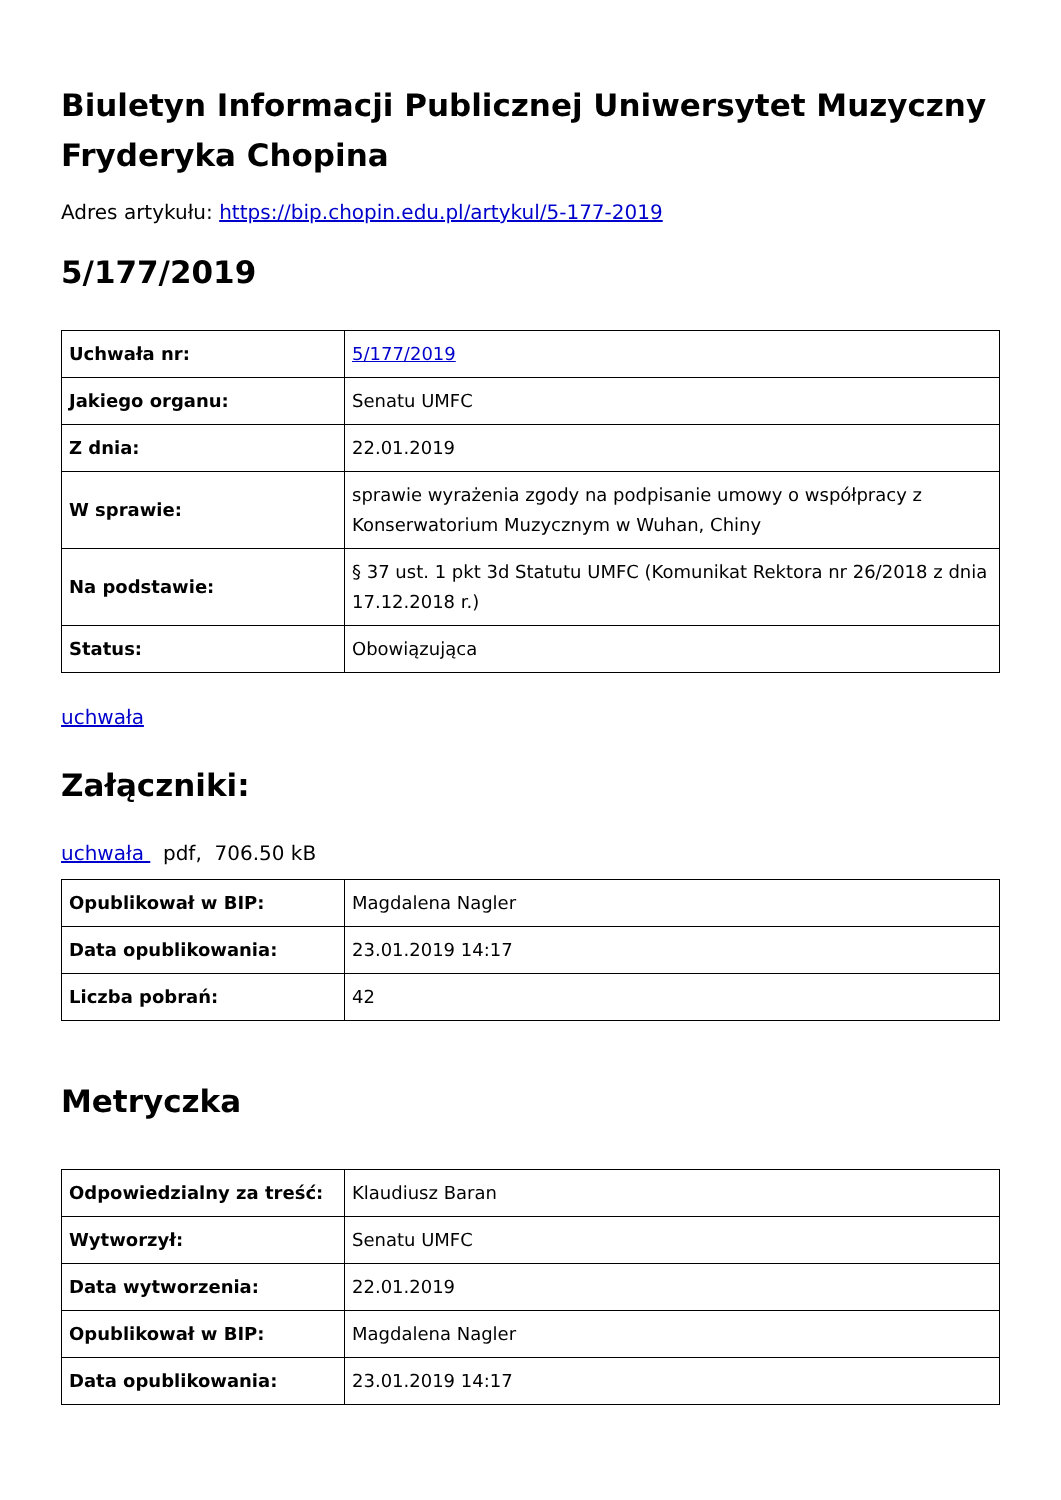Biuletyn Informacji Publicznej Uniwersytet Muzyczny Fryderyka Chopina
Adres artykułu: https://bip.chopin.edu.pl/artykul/5-177-2019
5/177/2019
| Uchwała nr: | 5/177/2019 |
| Jakiego organu: | Senatu UMFC |
| Z dnia: | 22.01.2019 |
| W sprawie: | sprawie wyrażenia zgody na podpisanie umowy o współpracy z Konserwatorium Muzycznym w Wuhan, Chiny |
| Na podstawie: | § 37 ust. 1 pkt 3d Statutu UMFC (Komunikat Rektora nr 26/2018 z dnia 17.12.2018 r.) |
| Status: | Obowiązująca |
uchwała
Załączniki:
uchwała pdf, 706.50 kB
| Opublikował w BIP: | Magdalena Nagler |
| Data opublikowania: | 23.01.2019 14:17 |
| Liczba pobrań: | 42 |
Metryczka
| Odpowiedzialny za treść: | Klaudiusz Baran |
| Wytworzył: | Senatu UMFC |
| Data wytworzenia: | 22.01.2019 |
| Opublikował w BIP: | Magdalena Nagler |
| Data opublikowania: | 23.01.2019 14:17 |